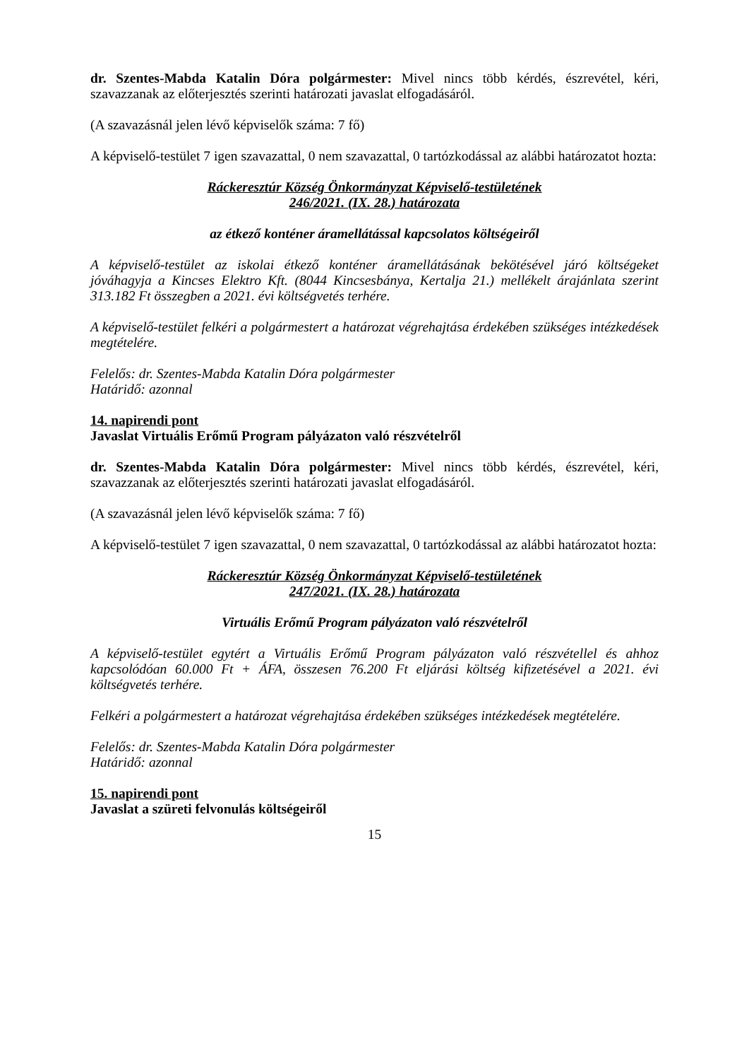dr. Szentes-Mabda Katalin Dóra polgármester: Mivel nincs több kérdés, észrevétel, kéri, szavazzanak az előterjesztés szerinti határozati javaslat elfogadásáról.
(A szavazásnál jelen lévő képviselők száma: 7 fő)
A képviselő-testület 7 igen szavazattal, 0 nem szavazattal, 0 tartózkodással az alábbi határozatot hozta:
Ráckeresztúr Község Önkormányzat Képviselő-testületének
246/2021. (IX. 28.) határozata
az étkező konténer áramellátással kapcsolatos költségeiről
A képviselő-testület az iskolai étkező konténer áramellátásának bekötésével járó költségeket jóváhagyja a Kincses Elektro Kft. (8044 Kincsesbánya, Kertalja 21.) mellékelt árajánlata szerint 313.182 Ft összegben a 2021. évi költségvetés terhére.
A képviselő-testület felkéri a polgármestert a határozat végrehajtása érdekében szükséges intézkedések megtételére.
Felelős: dr. Szentes-Mabda Katalin Dóra polgármester
Határidő: azonnal
14. napirendi pont
Javaslat Virtuális Erőmű Program pályázaton való részvételről
dr. Szentes-Mabda Katalin Dóra polgármester: Mivel nincs több kérdés, észrevétel, kéri, szavazzanak az előterjesztés szerinti határozati javaslat elfogadásáról.
(A szavazásnál jelen lévő képviselők száma: 7 fő)
A képviselő-testület 7 igen szavazattal, 0 nem szavazattal, 0 tartózkodással az alábbi határozatot hozta:
Ráckeresztúr Község Önkormányzat Képviselő-testületének
247/2021. (IX. 28.) határozata
Virtuális Erőmű Program pályázaton való részvételről
A képviselő-testület egytért a Virtuális Erőmű Program pályázaton való részvétellel és ahhoz kapcsolódóan 60.000 Ft + ÁFA, összesen 76.200 Ft eljárási költség kifizetésével a 2021. évi költségvetés terhére.
Felkéri a polgármestert a határozat végrehajtása érdekében szükséges intézkedések megtételére.
Felelős: dr. Szentes-Mabda Katalin Dóra polgármester
Határidő: azonnal
15. napirendi pont
Javaslat a szüreti felvonulás költségeiről
15